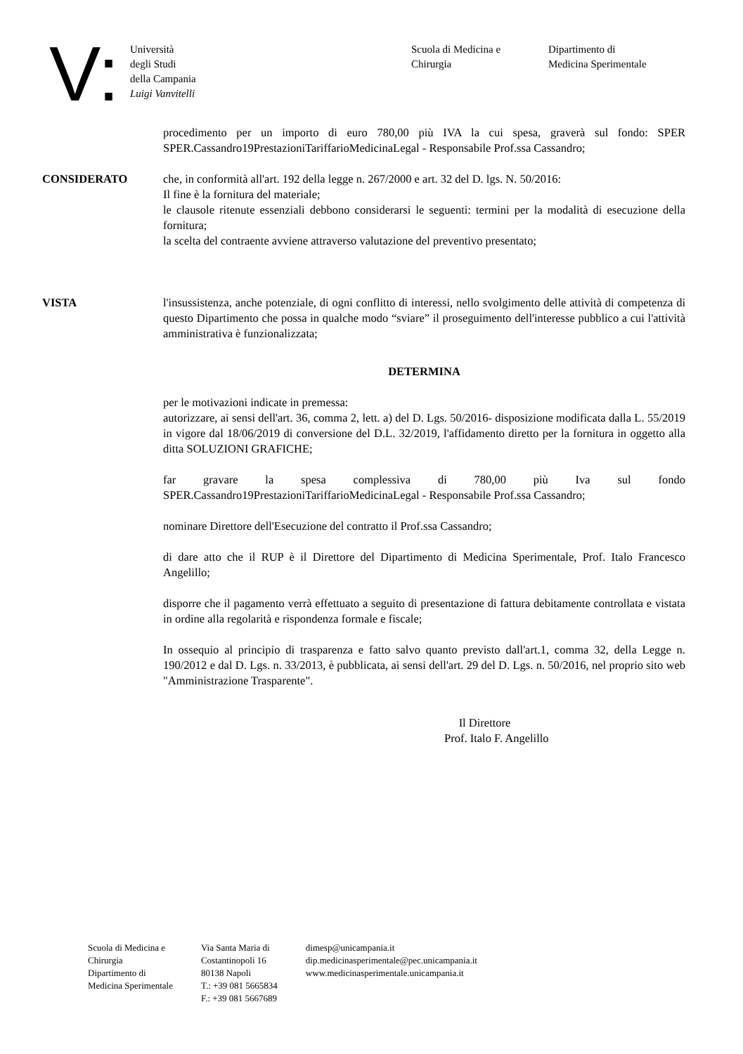V:
Università
degli Studi
della Campania
Luigi Vanvitelli
Scuola di Medicina e
Chirurgia
Dipartimento di
Medicina Sperimentale
procedimento per un importo di euro 780,00 più IVA la cui spesa, graverà sul fondo: SPER SPER.Cassandro19PrestazioniTariffarioMedicinaLegal - Responsabile Prof.ssa Cassandro;
CONSIDERATO che, in conformità all'art. 192 della legge n. 267/2000 e art. 32 del D. lgs. N. 50/2016:
Il fine è la fornitura del materiale;
le clausole ritenute essenziali debbono considerarsi le seguenti: termini per la modalità di esecuzione della fornitura;
la scelta del contraente avviene attraverso valutazione del preventivo presentato;
VISTA l'insussistenza, anche potenziale, di ogni conflitto di interessi, nello svolgimento delle attività di competenza di questo Dipartimento che possa in qualche modo “sviare” il proseguimento dell'interesse pubblico a cui l'attività amministrativa è funzionalizzata;
DETERMINA
per le motivazioni indicate in premessa:
autorizzare, ai sensi dell'art. 36, comma 2, lett. a) del D. Lgs. 50/2016- disposizione modificata dalla L. 55/2019 in vigore dal 18/06/2019 di conversione del D.L. 32/2019, l'affidamento diretto per la fornitura in oggetto alla ditta SOLUZIONI GRAFICHE;
far gravare la spesa complessiva di 780,00 più Iva sul fondo SPER.Cassandro19PrestazioniTariffarioMedicinaLegal - Responsabile Prof.ssa Cassandro;
nominare Direttore dell'Esecuzione del contratto il Prof.ssa Cassandro;
di dare atto che il RUP è il Direttore del Dipartimento di Medicina Sperimentale, Prof. Italo Francesco Angelillo;
disporre che il pagamento verrà effettuato a seguito di presentazione di fattura debitamente controllata e vistata in ordine alla regolarità e rispondenza formale e fiscale;
In ossequio al principio di trasparenza e fatto salvo quanto previsto dall'art.1, comma 32, della Legge n. 190/2012 e dal D. Lgs. n. 33/2013, è pubblicata, ai sensi dell'art. 29 del D. Lgs. n. 50/2016, nel proprio sito web "Amministrazione Trasparente".
Il Direttore
Prof. Italo F. Angelillo
Scuola di Medicina e
Chirurgia
Dipartimento di
Medicina Sperimentale
Via Santa Maria di
Costantinopoli 16
80138 Napoli
T.: +39 081 5665834
F.: +39 081 5667689
dimesp@unicampania.it
dip.medicinasperimentale@pec.unicampania.it
www.medicinasperimentale.unicampania.it